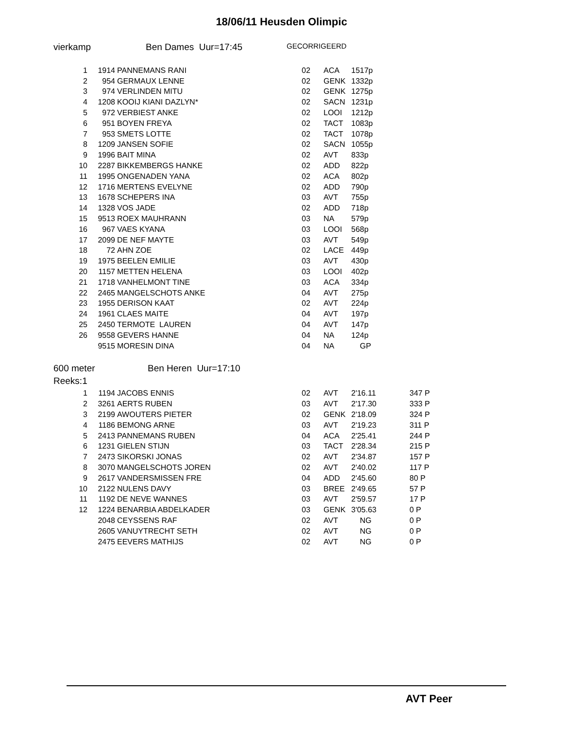18/06/11 Heusden Olimpic
vierkamp Ben Dames Uur=17:45 GECORRIGEERD
| 1 | 1914 | PANNEMANS RANI | 02 | ACA | 1517p |
| 2 | 954 | GERMAUX LENNE | 02 | GENK | 1332p |
| 3 | 974 | VERLINDEN MITU | 02 | GENK | 1275p |
| 4 | 1208 | KOOIJ KIANI DAZLYN* | 02 | SACN | 1231p |
| 5 | 972 | VERBIEST ANKE | 02 | LOOI | 1212p |
| 6 | 951 | BOYEN FREYA | 02 | TACT | 1083p |
| 7 | 953 | SMETS LOTTE | 02 | TACT | 1078p |
| 8 | 1209 | JANSEN SOFIE | 02 | SACN | 1055p |
| 9 | 1996 | BAIT MINA | 02 | AVT | 833p |
| 10 | 2287 | BIKKEMBERGS HANKE | 02 | ADD | 822p |
| 11 | 1995 | ONGENADEN YANA | 02 | ACA | 802p |
| 12 | 1716 | MERTENS EVELYNE | 02 | ADD | 790p |
| 13 | 1678 | SCHEPERS INA | 03 | AVT | 755p |
| 14 | 1328 | VOS JADE | 02 | ADD | 718p |
| 15 | 9513 | ROEX MAUHRANN | 03 | NA | 579p |
| 16 | 967 | VAES KYANA | 03 | LOOI | 568p |
| 17 | 2099 | DE NEF MAYTE | 03 | AVT | 549p |
| 18 | 72 | AHN ZOE | 02 | LACE | 449p |
| 19 | 1975 | BEELEN EMILIE | 03 | AVT | 430p |
| 20 | 1157 | METTEN HELENA | 03 | LOOI | 402p |
| 21 | 1718 | VANHELMONT TINE | 03 | ACA | 334p |
| 22 | 2465 | MANGELSCHOTS ANKE | 04 | AVT | 275p |
| 23 | 1955 | DERISON KAAT | 02 | AVT | 224p |
| 24 | 1961 | CLAES MAITE | 04 | AVT | 197p |
| 25 | 2450 | TERMOTE LAUREN | 04 | AVT | 147p |
| 26 | 9558 | GEVERS HANNE | 04 | NA | 124p |
| | 9515 | MORESIN DINA | 04 | NA | GP |
600 meter Ben Heren Uur=17:10
Reeks:1
| 1 | 1194 | JACOBS ENNIS | 02 | AVT | 2'16.11 | 347 P |
| 2 | 3261 | AERTS RUBEN | 03 | AVT | 2'17.30 | 333 P |
| 3 | 2199 | AWOUTERS PIETER | 02 | GENK | 2'18.09 | 324 P |
| 4 | 1186 | BEMONG ARNE | 03 | AVT | 2'19.23 | 311 P |
| 5 | 2413 | PANNEMANS RUBEN | 04 | ACA | 2'25.41 | 244 P |
| 6 | 1231 | GIELEN STIJN | 03 | TACT | 2'28.34 | 215 P |
| 7 | 2473 | SIKORSKI JONAS | 02 | AVT | 2'34.87 | 157 P |
| 8 | 3070 | MANGELSCHOTS JOREN | 02 | AVT | 2'40.02 | 117 P |
| 9 | 2617 | VANDERSMISSEN FRE | 04 | ADD | 2'45.60 | 80 P |
| 10 | 2122 | NULENS DAVY | 03 | BREE | 2'49.65 | 57 P |
| 11 | 1192 | DE NEVE WANNES | 03 | AVT | 2'59.57 | 17 P |
| 12 | 1224 | BENARBIA ABDELKADER | 03 | GENK | 3'05.63 | 0 P |
| | 2048 | CEYSSENS RAF | 02 | AVT | NG | 0 P |
| | 2605 | VANUYTRECHT SETH | 02 | AVT | NG | 0 P |
| | 2475 | EEVERS MATHIJS | 02 | AVT | NG | 0 P |
AVT Peer